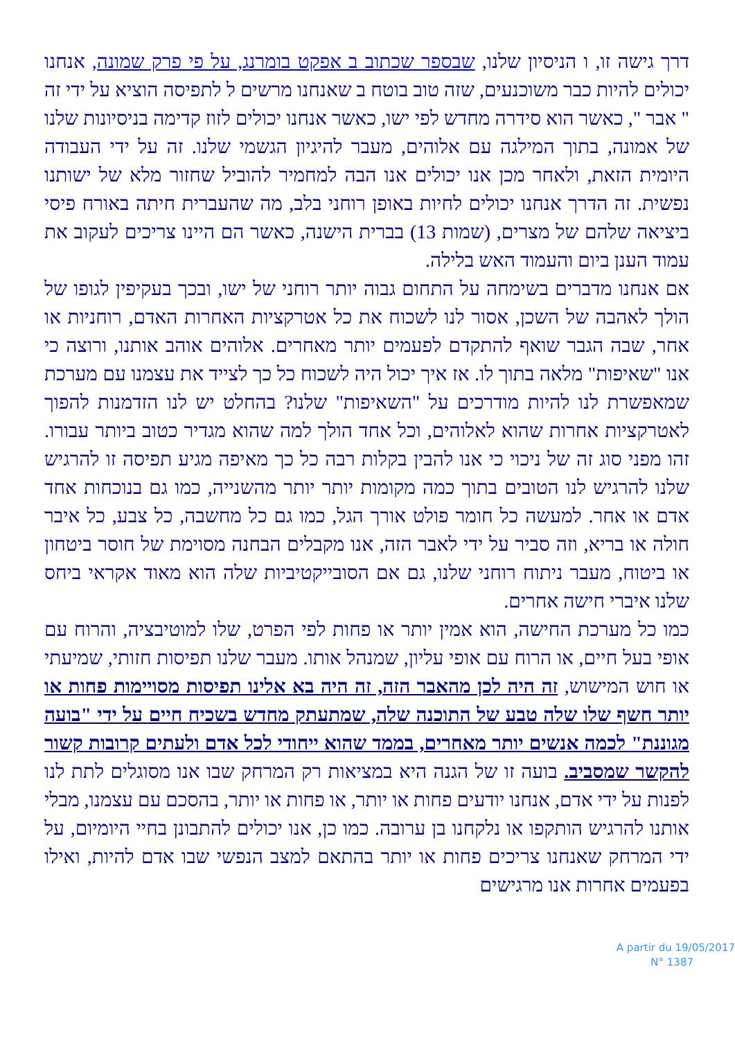דרך גישה זו, ו הניסיון שלנו, שבספר שכתוב ב אפקט בומרנג, על פי פרק שמונה, אנחנו יכולים להיות כבר משוכנעים, שזה טוב בוטח ב שאנחנו מרשים ל לתפיסה הוציא על ידי זה " אבר ", כאשר הוא סידרה מחדש לפי ישו, כאשר אנחנו יכולים לזוז קדימה בניסיונות שלנו של אמונה, בתוך המילגה עם אלוהים, מעבר להיגיון הגשמי שלנו. זה על ידי העבודה היומית הזאת, ולאחר מכן אנו יכולים אנו הבה למחמיר להוביל שחזור מלא של ישותנו נפשית. זה הדרך אנחנו יכולים לחיות באופן רוחני בלב, מה שהעברית חיתה באורח פיסי ביציאה שלהם של מצרים, (שמות 13) בברית הישנה, כאשר הם היינו צריכים לעקוב את עמוד הענן ביום והעמוד האש בלילה.
אם אנחנו מדברים בשימחה על התחום גבוה יותר רוחני של ישו, ובכך בעקיפין לגופו של הולך לאהבה של השכן, אסור לנו לשכוח את כל אטרקציות האחרות האדם, רוחניות או אחר, שבה הגבר שואף להתקדם לפעמים יותר מאחרים. אלוהים אוהב אותנו, ורוצה כי אנו "שאיפות" מלאה בתוך לו. אז איך יכול היה לשכוח כל כך לצייד את עצמנו עם מערכת שמאפשרת לנו להיות מודרכים על "השאיפות" שלנו? בהחלט יש לנו הזדמנות להפוך לאטרקציות אחרות שהוא לאלוהים, וכל אחד הולך למה שהוא מגדיר כטוב ביותר עבורו. זהו מפני סוג זה של ניכוי כי אנו להבין בקלות רבה כל כך מאיפה מגיע תפיסה זו להרגיש שלנו להרגיש לנו הטובים בתוך כמה מקומות יותר יותר מהשנייה, כמו גם בנוכחות אחד אדם או אחר. למעשה כל חומר פולט אורך הגל, כמו גם כל מחשבה, כל צבע, כל איבר חולה או בריא, וזה סביר על ידי לאבר הזה, אנו מקבלים הבחנה מסוימת של חוסר ביטחון או ביטוח, מעבר ניתוח רוחני שלנו, גם אם הסובייקטיביות שלה הוא מאוד אקראי ביחס שלנו איברי חישה אחרים.
כמו כל מערכת החישה, הוא אמין יותר או פחות לפי הפרט, שלו למוטיבציה, והרוח עם אופי בעל חיים, או הרוח עם אופי עליון, שמנהל אותו. מעבר שלנו תפיסות חזותי, שמיעתי או חוש המישוש, זה היה לכן מהאבר הזה, זה היה בא אלינו תפיסות מסויימות פחות או יותר חשף שלו שלה טבע של התוכנה שלה, שמתעתק מחדש בשכיח חיים על ידי "בועה מגוננת" לכמה אנשים יותר מאחרים, בממד שהוא ייחודי לכל אדם ולעתים קרובות קשור להקשר שמסביב. בועה זו של הגנה היא במציאות רק המרחק שבו אנו מסוגלים לתת לנו לפנות על ידי אדם, אנחנו יודעים פחות או יותר, או פחות או יותר, בהסכם עם עצמנו, מבלי אותנו להרגיש הותקפו או נלקחנו בן ערובה. כמו כן, אנו יכולים להתבונן בחיי היומיום, על ידי המרחק שאנחנו צריכים פחות או יותר בהתאם למצב הנפשי שבו אדם להיות, ואילו בפעמים אחרות אנו מרגישים
A partir du 19/05/2017
N° 1387